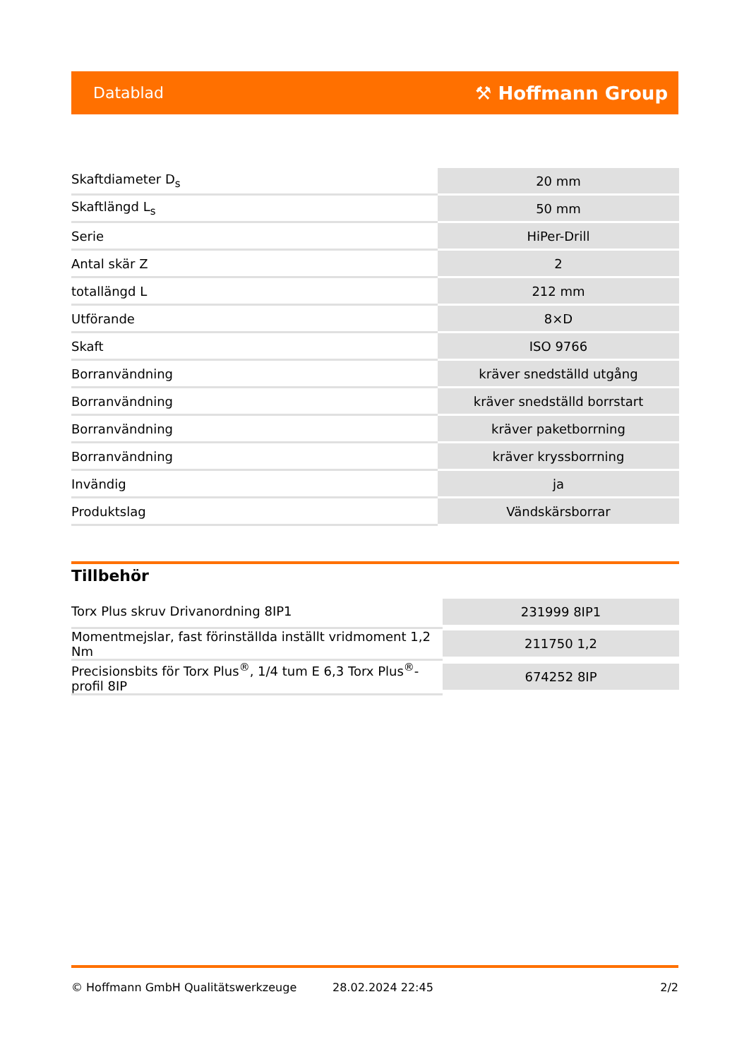Datablad ⚒ Hoffmann Group
| Skaftdiameter D<sub>s</sub> | 20 mm |
| Skaftlängd L<sub>s</sub> | 50 mm |
| Serie | HiPer-Drill |
| Antal skär Z | 2 |
| totallängd L | 212 mm |
| Utförande | 8×D |
| Skaft | ISO 9766 |
| Borranvändning | kräver snedställd utgång |
| Borranvändning | kräver snedställd borrstart |
| Borranvändning | kräver paketborrning |
| Borranvändning | kräver kryssborrning |
| Invändig | ja |
| Produktslag | Vändskärsborrar |
Tillbehör
| Torx Plus skruv Drivanordning 8IP1 | 231999 8IP1 |
| Momentmejslar, fast förinställda inställt vridmoment 1,2 Nm | 211750 1,2 |
| Precisionsbits för Torx Plus<sup>®</sup>, 1/4 tum E 6,3 Torx Plus<sup>®</sup>-profil 8IP | 674252 8IP |
© Hoffmann GmbH Qualitätswerkzeuge 28.02.2024 22:45 2/2